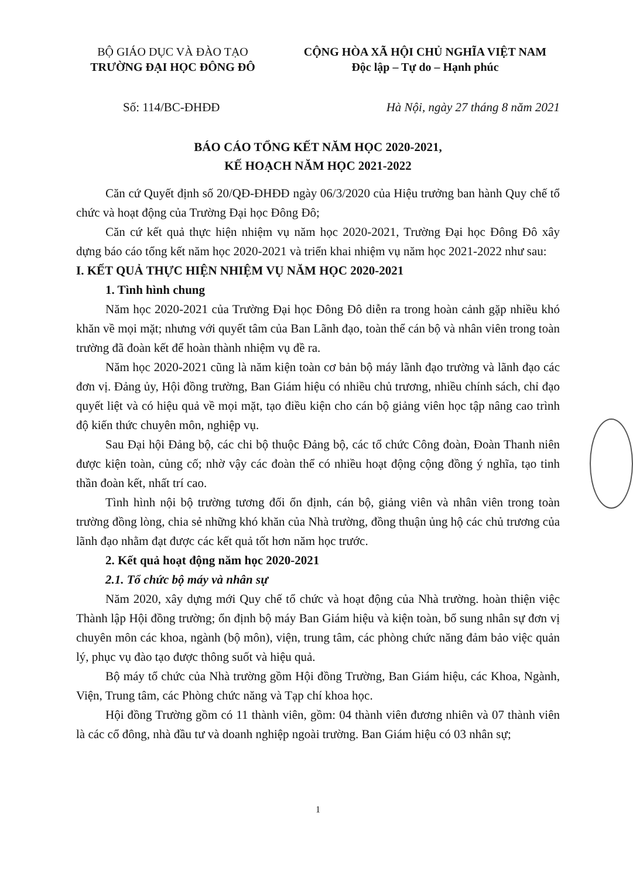BỘ GIÁO DỤC VÀ ĐÀO TẠO
TRƯỜNG ĐẠI HỌC ĐÔNG ĐÔ
CỘNG HÒA XÃ HỘI CHỦ NGHĨA VIỆT NAM
Độc lập – Tự do – Hạnh phúc
Số: 114/BC-ĐHĐĐ Hà Nội, ngày 27 tháng 8 năm 2021
BÁO CÁO TỔNG KẾT NĂM HỌC 2020-2021,
KẾ HOẠCH NĂM HỌC 2021-2022
Căn cứ Quyết định số 20/QĐ-ĐHĐĐ ngày 06/3/2020 của Hiệu trưởng ban hành Quy chế tổ chức và hoạt động của Trường Đại học Đông Đô;
Căn cứ kết quả thực hiện nhiệm vụ năm học 2020-2021, Trường Đại học Đông Đô xây dựng báo cáo tổng kết năm học 2020-2021 và triển khai nhiệm vụ năm học 2021-2022 như sau:
I. KẾT QUẢ THỰC HIỆN NHIỆM VỤ NĂM HỌC 2020-2021
1. Tình hình chung
Năm học 2020-2021 của Trường Đại học Đông Đô diễn ra trong hoàn cảnh gặp nhiều khó khăn về mọi mặt; nhưng với quyết tâm của Ban Lãnh đạo, toàn thể cán bộ và nhân viên trong toàn trường đã đoàn kết để hoàn thành nhiệm vụ đề ra.
Năm học 2020-2021 cũng là năm kiện toàn cơ bản bộ máy lãnh đạo trường và lãnh đạo các đơn vị. Đảng ủy, Hội đồng trường, Ban Giám hiệu có nhiều chủ trương, nhiều chính sách, chỉ đạo quyết liệt và có hiệu quả về mọi mặt, tạo điều kiện cho cán bộ giảng viên học tập nâng cao trình độ kiến thức chuyên môn, nghiệp vụ.
Sau Đại hội Đảng bộ, các chi bộ thuộc Đảng bộ, các tổ chức Công đoàn, Đoàn Thanh niên được kiện toàn, củng cố; nhờ vậy các đoàn thể có nhiều hoạt động cộng đồng ý nghĩa, tạo tinh thần đoàn kết, nhất trí cao.
Tình hình nội bộ trường tương đối ổn định, cán bộ, giảng viên và nhân viên trong toàn trường đồng lòng, chia sẻ những khó khăn của Nhà trường, đồng thuận ủng hộ các chủ trương của lãnh đạo nhằm đạt được các kết quả tốt hơn năm học trước.
2. Kết quả hoạt động năm học 2020-2021
2.1. Tổ chức bộ máy và nhân sự
Năm 2020, xây dựng mới Quy chế tổ chức và hoạt động của Nhà trường. hoàn thiện việc Thành lập Hội đồng trường; ổn định bộ máy Ban Giám hiệu và kiện toàn, bổ sung nhân sự đơn vị chuyên môn các khoa, ngành (bộ môn), viện, trung tâm, các phòng chức năng đảm bảo việc quản lý, phục vụ đào tạo được thông suốt và hiệu quả.
Bộ máy tổ chức của Nhà trường gồm Hội đồng Trường, Ban Giám hiệu, các Khoa, Ngành, Viện, Trung tâm, các Phòng chức năng và Tạp chí khoa học.
Hội đồng Trường gồm có 11 thành viên, gồm: 04 thành viên đương nhiên và 07 thành viên là các cổ đông, nhà đầu tư và doanh nghiệp ngoài trường. Ban Giám hiệu có 03 nhân sự;
1